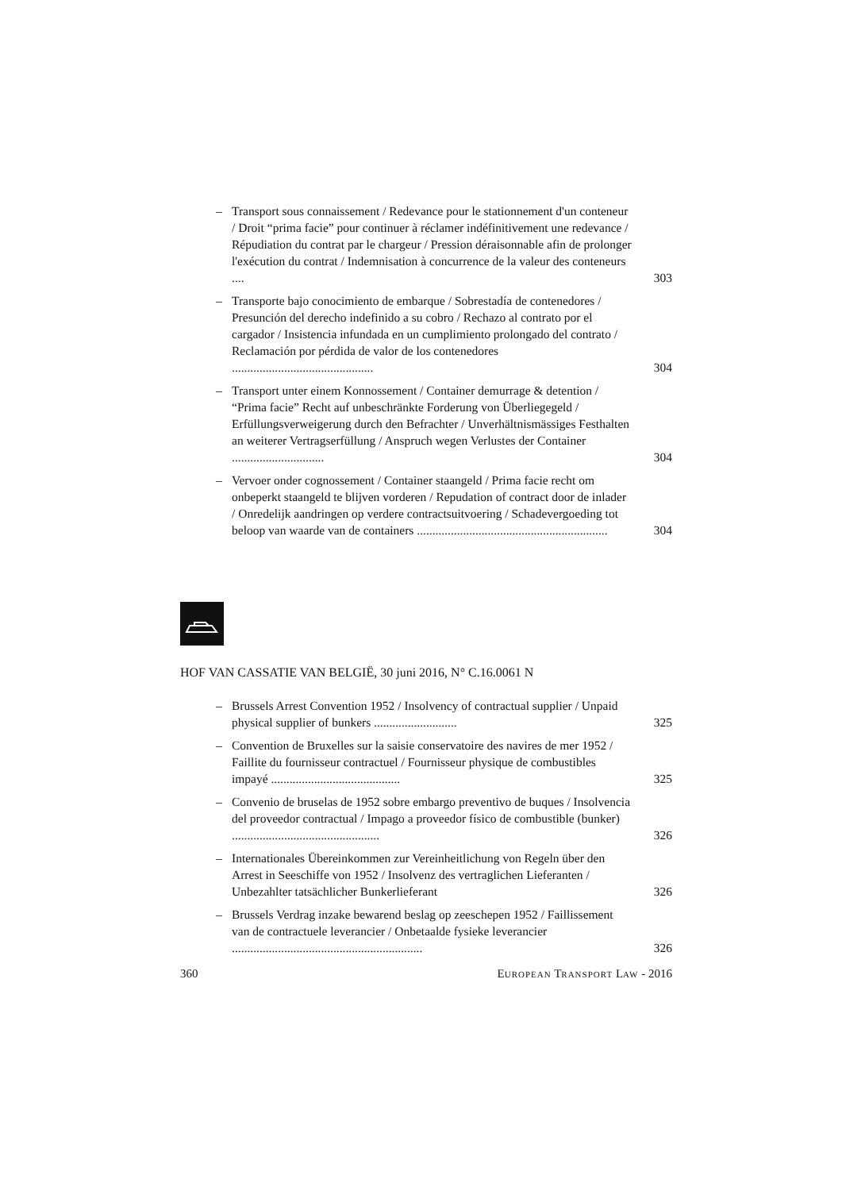– Transport sous connaissement / Redevance pour le stationnement d'un conteneur / Droit “prima facie” pour continuer à réclamer indéfinitivement une redevance / Répudiation du contrat par le chargeur / Pression déraisonnable afin de prolonger l'exécution du contrat / Indemnisation à concurrence de la valeur des conteneurs .... 303
– Transporte bajo conocimiento de embarque / Sobrestadía de contenedores / Presunción del derecho indefinido a su cobro / Rechazo al contrato por el cargador / Insistencia infundada en un cumplimiento prolongado del contrato / Reclamación por pérdida de valor de los contenedores .............................................. 304
– Transport unter einem Konnossement / Container demurrage & detention / “Prima facie” Recht auf unbeschränkte Forderung von Überliegegeld / Erfüllungsverweigerung durch den Befrachter / Unverhältnismässiges Festhalten an weiterer Vertragserfüllung / Anspruch wegen Verlustes der Container .............................. 304
– Vervoer onder cognossement / Container staangeld / Prima facie recht om onbeperkt staangeld te blijven vorderen / Repudation of contract door de inlader / Onredelijk aandringen op verdere contractsuitvoering / Schadevergoeding tot beloop van waarde van de containers .............................................................. 304
HOF VAN CASSATIE VAN BELGIË, 30 juni 2016, N° C.16.0061 N
– Brussels Arrest Convention 1952 / Insolvency of contractual supplier / Unpaid physical supplier of bunkers ........................... 325
– Convention de Bruxelles sur la saisie conservatoire des navires de mer 1952 / Faillite du fournisseur contractuel / Fournisseur physique de combustibles impayé .......................................... 325
– Convenio de bruselas de 1952 sobre embargo preventivo de buques / Insolvencia del proveedor contractual / Impago a proveedor físico de combustible (bunker) ................................................ 326
– Internationales Übereinkommen zur Vereinheitlichung von Regeln über den Arrest in Seeschiffe von 1952 / Insolvenz des vertraglichen Lieferanten / Unbezahlter tatsächlicher Bunkerlieferant 326
– Brussels Verdrag inzake bewarend beslag op zeeschepen 1952 / Faillissement van de contractuele leverancier / Onbetaalde fysieke leverancier .............................................................. 326
360 EUROPEAN TRANSPORT LAW - 2016